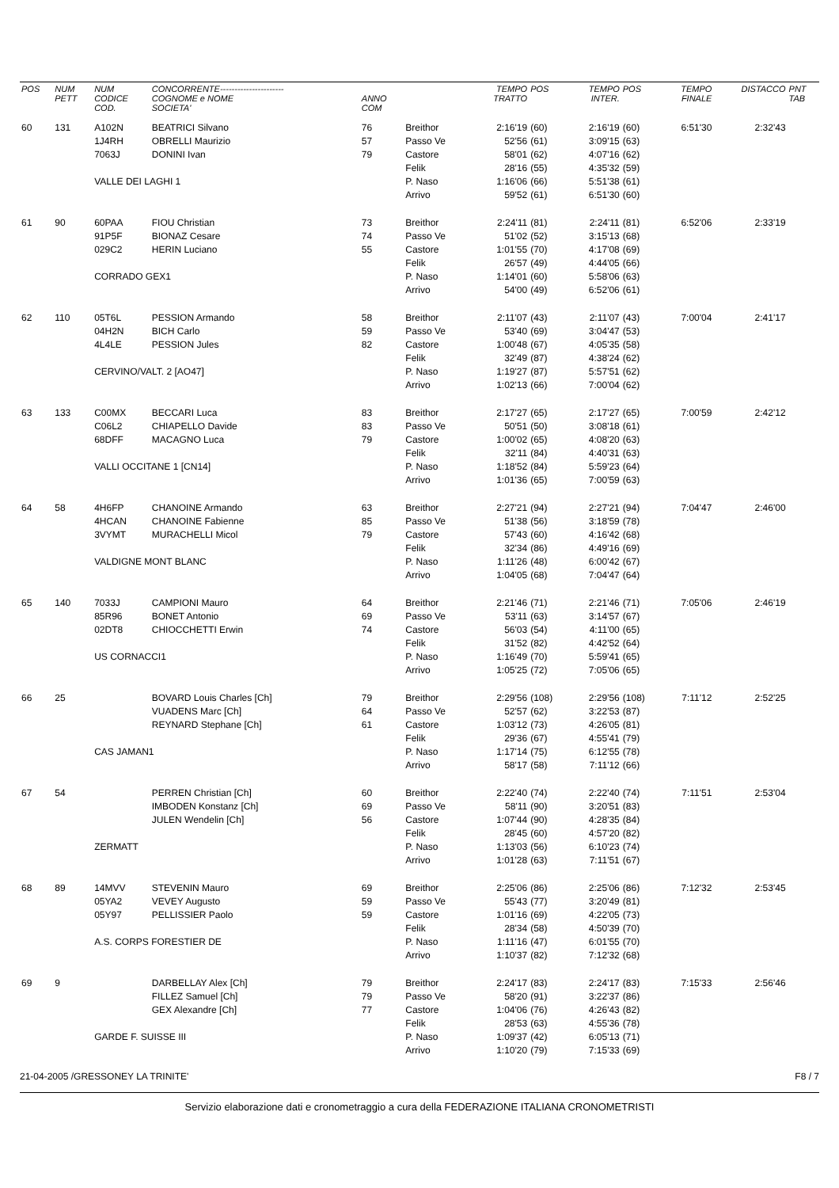| POS | NUM PETT | NUM CODICE COD. | CONCORRENTE---------------------- COGNOME e NOME SOCIETA' | ANNO COM | | TEMPO TRATTO | POS | TEMPO INTER. | POS | TEMPO FINALE | DISTACCO | PNT TAB |
| --- | --- | --- | --- | --- | --- | --- | --- | --- | --- | --- | --- | --- |
| 60 | 131 | A102N | BEATRICI Silvano | 76 | Breithor | 2:16'19 | (60) | 2:16'19 | (60) | 6:51'30 | 2:32'43 | |
| | | 1J4RH | OBRELLI Maurizio | 57 | Passo Ve | 52'56 | (61) | 3:09'15 | (63) | | | |
| | | 7063J | DONINI Ivan | 79 | Castore | 58'01 | (62) | 4:07'16 | (62) | | | |
| | | | | | Felik | 28'16 | (55) | 4:35'32 | (59) | | | |
| | | VALLE DEI LAGHI 1 | | | P. Naso | 1:16'06 | (66) | 5:51'38 | (61) | | | |
| | | | | | Arrivo | 59'52 | (61) | 6:51'30 | (60) | | | |
| 61 | 90 | 60PAA | FIOU Christian | 73 | Breithor | 2:24'11 | (81) | 2:24'11 | (81) | 6:52'06 | 2:33'19 | |
| | | 91P5F | BIONAZ Cesare | 74 | Passo Ve | 51'02 | (52) | 3:15'13 | (68) | | | |
| | | 029C2 | HERIN Luciano | 55 | Castore | 1:01'55 | (70) | 4:17'08 | (69) | | | |
| | | | | | Felik | 26'57 | (49) | 4:44'05 | (66) | | | |
| | | CORRADO GEX1 | | | P. Naso | 1:14'01 | (60) | 5:58'06 | (63) | | | |
| | | | | | Arrivo | 54'00 | (49) | 6:52'06 | (61) | | | |
| 62 | 110 | 05T6L | PESSION Armando | 58 | Breithor | 2:11'07 | (43) | 2:11'07 | (43) | 7:00'04 | 2:41'17 | |
| | | 04H2N | BICH Carlo | 59 | Passo Ve | 53'40 | (69) | 3:04'47 | (53) | | | |
| | | 4L4LE | PESSION Jules | 82 | Castore | 1:00'48 | (67) | 4:05'35 | (58) | | | |
| | | | | | Felik | 32'49 | (87) | 4:38'24 | (62) | | | |
| | | CERVINO/VALT. 2 [AO47] | | | P. Naso | 1:19'27 | (87) | 5:57'51 | (62) | | | |
| | | | | | Arrivo | 1:02'13 | (66) | 7:00'04 | (62) | | | |
| 63 | 133 | C00MX | BECCARI Luca | 83 | Breithor | 2:17'27 | (65) | 2:17'27 | (65) | 7:00'59 | 2:42'12 | |
| | | C06L2 | CHIAPELLO Davide | 83 | Passo Ve | 50'51 | (50) | 3:08'18 | (61) | | | |
| | | 68DFF | MACAGNO Luca | 79 | Castore | 1:00'02 | (65) | 4:08'20 | (63) | | | |
| | | | | | Felik | 32'11 | (84) | 4:40'31 | (63) | | | |
| | | VALLI OCCITANE 1 [CN14] | | | P. Naso | 1:18'52 | (84) | 5:59'23 | (64) | | | |
| | | | | | Arrivo | 1:01'36 | (65) | 7:00'59 | (63) | | | |
| 64 | 58 | 4H6FP | CHANOINE Armando | 63 | Breithor | 2:27'21 | (94) | 2:27'21 | (94) | 7:04'47 | 2:46'00 | |
| | | 4HCAN | CHANOINE Fabienne | 85 | Passo Ve | 51'38 | (56) | 3:18'59 | (78) | | | |
| | | 3VYMT | MURACHELLI Micol | 79 | Castore | 57'43 | (60) | 4:16'42 | (68) | | | |
| | | | | | Felik | 32'34 | (86) | 4:49'16 | (69) | | | |
| | | VALDIGNE MONT BLANC | | | P. Naso | 1:11'26 | (48) | 6:00'42 | (67) | | | |
| | | | | | Arrivo | 1:04'05 | (68) | 7:04'47 | (64) | | | |
| 65 | 140 | 7033J | CAMPIONI Mauro | 64 | Breithor | 2:21'46 | (71) | 2:21'46 | (71) | 7:05'06 | 2:46'19 | |
| | | 85R96 | BONET Antonio | 69 | Passo Ve | 53'11 | (63) | 3:14'57 | (67) | | | |
| | | 02DT8 | CHIOCCHETTI Erwin | 74 | Castore | 56'03 | (54) | 4:11'00 | (65) | | | |
| | | | | | Felik | 31'52 | (82) | 4:42'52 | (64) | | | |
| | | US CORNACCI1 | | | P. Naso | 1:16'49 | (70) | 5:59'41 | (65) | | | |
| | | | | | Arrivo | 1:05'25 | (72) | 7:05'06 | (65) | | | |
| 66 | 25 | | BOVARD Louis Charles [Ch] | 79 | Breithor | 2:29'56 | (108) | 2:29'56 | (108) | 7:11'12 | 2:52'25 | |
| | | | VUADENS Marc [Ch] | 64 | Passo Ve | 52'57 | (62) | 3:22'53 | (87) | | | |
| | | | REYNARD Stephane [Ch] | 61 | Castore | 1:03'12 | (73) | 4:26'05 | (81) | | | |
| | | | | | Felik | 29'36 | (67) | 4:55'41 | (79) | | | |
| | | CAS JAMAN1 | | | P. Naso | 1:17'14 | (75) | 6:12'55 | (78) | | | |
| | | | | | Arrivo | 58'17 | (58) | 7:11'12 | (66) | | | |
| 67 | 54 | | PERREN Christian [Ch] | 60 | Breithor | 2:22'40 | (74) | 2:22'40 | (74) | 7:11'51 | 2:53'04 | |
| | | | IMBODEN Konstanz [Ch] | 69 | Passo Ve | 58'11 | (90) | 3:20'51 | (83) | | | |
| | | | JULEN Wendelin [Ch] | 56 | Castore | 1:07'44 | (90) | 4:28'35 | (84) | | | |
| | | | | | Felik | 28'45 | (60) | 4:57'20 | (82) | | | |
| | | ZERMATT | | | P. Naso | 1:13'03 | (56) | 6:10'23 | (74) | | | |
| | | | | | Arrivo | 1:01'28 | (63) | 7:11'51 | (67) | | | |
| 68 | 89 | 14MVV | STEVENIN Mauro | 69 | Breithor | 2:25'06 | (86) | 2:25'06 | (86) | 7:12'32 | 2:53'45 | |
| | | 05YA2 | VEVEY Augusto | 59 | Passo Ve | 55'43 | (77) | 3:20'49 | (81) | | | |
| | | 05Y97 | PELLISSIER Paolo | 59 | Castore | 1:01'16 | (69) | 4:22'05 | (73) | | | |
| | | | | | Felik | 28'34 | (58) | 4:50'39 | (70) | | | |
| | | A.S. CORPS FORESTIER DE | | | P. Naso | 1:11'16 | (47) | 6:01'55 | (70) | | | |
| | | | | | Arrivo | 1:10'37 | (82) | 7:12'32 | (68) | | | |
| 69 | 9 | | DARBELLAY Alex [Ch] | 79 | Breithor | 2:24'17 | (83) | 2:24'17 | (83) | 7:15'33 | 2:56'46 | |
| | | | FILLEZ Samuel [Ch] | 79 | Passo Ve | 58'20 | (91) | 3:22'37 | (86) | | | |
| | | | GEX Alexandre [Ch] | 77 | Castore | 1:04'06 | (76) | 4:26'43 | (82) | | | |
| | | | | | Felik | 28'53 | (63) | 4:55'36 | (78) | | | |
| | | GARDE F. SUISSE III | | | P. Naso | 1:09'37 | (42) | 6:05'13 | (71) | | | |
| | | | | | Arrivo | 1:10'20 | (79) | 7:15'33 | (69) | | | |
21-04-2005 /GRESSONEY LA TRINITE' F8 / 7
Servizio elaborazione dati e cronometraggio a cura della FEDERAZIONE ITALIANA CRONOMETRISTI